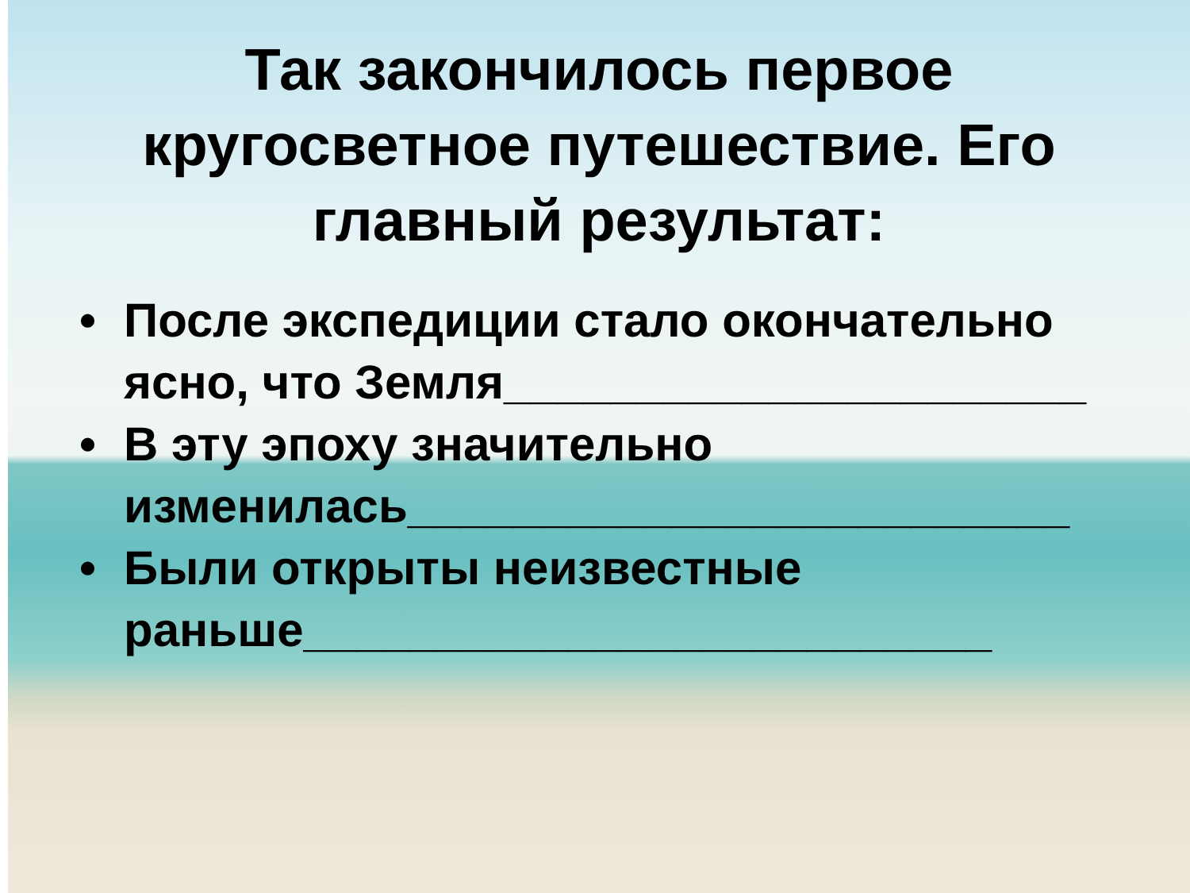Так закончилось первое
кругосветное путешествие. Его
главный результат:
• После экспедиции стало окончательно ясно, что Земля______________________
• В эту эпоху значительно изменилась_________________________
• Были открыты неизвестные раньше__________________________